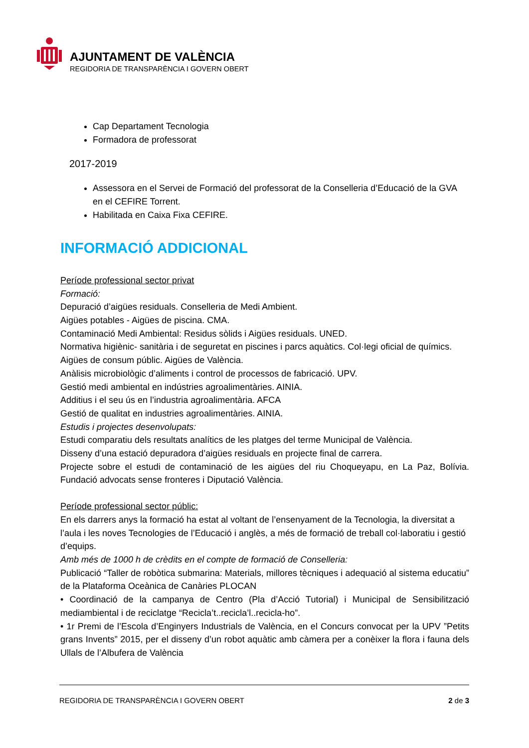AJUNTAMENT DE VALÈNCIA
REGIDORIA DE TRANSPARÈNCIA I GOVERN OBERT
Cap Departament Tecnologia
Formadora de professorat
2017-2019
Assessora en el Servei de Formació del professorat de la Conselleria d’Educació de la GVA en el CEFIRE Torrent.
Habilitada en Caixa Fixa CEFIRE.
INFORMACIÓ ADDICIONAL
Període professional sector privat
Formació:
Depuració d’aigües residuals. Conselleria de Medi Ambient.
Aigües potables - Aigües de piscina. CMA.
Contaminació Medi Ambiental: Residus sòlids i Aigües residuals. UNED.
Normativa higiènic- sanitària i de seguretat en piscines i parcs aquàtics. Col·legi oficial de químics.
Aigües de consum públic. Aigües de València.
Anàlisis microbiològic d’aliments i control de processos de fabricació. UPV.
Gestió medi ambiental en indústries agroalimentàries. AINIA.
Additius i el seu ús en l’industria agroalimentària. AFCA
Gestió de qualitat en industries agroalimentàries. AINIA.
Estudis i projectes desenvolupats:
Estudi comparatiu dels resultats analítics de les platges del terme Municipal de València.
Disseny d’una estació depuradora d’aigües residuals en projecte final de carrera.
Projecte sobre el estudi de contaminació de les aigües del riu Choqueyapu, en La Paz, Bolívia. Fundació advocats sense fronteres i Diputació València.
Període professional sector públic:
En els darrers anys la formació ha estat al voltant de l’ensenyament de la Tecnologia, la diversitat a l’aula i les noves Tecnologies de l’Educació i anglès, a més de formació de treball col·laboratiu i gestió d’equips.
Amb més de 1000 h de crèdits en el compte de formació de Conselleria:
Publicació “Taller de robòtica submarina: Materials, millores tècniques i adequació al sistema educatiu” de la Plataforma Oceànica de Canàries PLOCAN
• Coordinació de la campanya de Centro (Pla d’Acció Tutorial) i Municipal de Sensibilització mediambiental i de reciclatge “Recicla’t..recicla’l..recicla-ho”.
• 1r Premi de l’Escola d’Enginyers Industrials de València, en el Concurs convocat per la UPV ”Petits grans Invents” 2015, per el disseny d’un robot aquàtic amb càmera per a conèixer la flora i fauna dels Ullals de l’Albufera de València
REGIDORIA DE TRANSPARÈNCIA I GOVERN OBERT 2 de 3